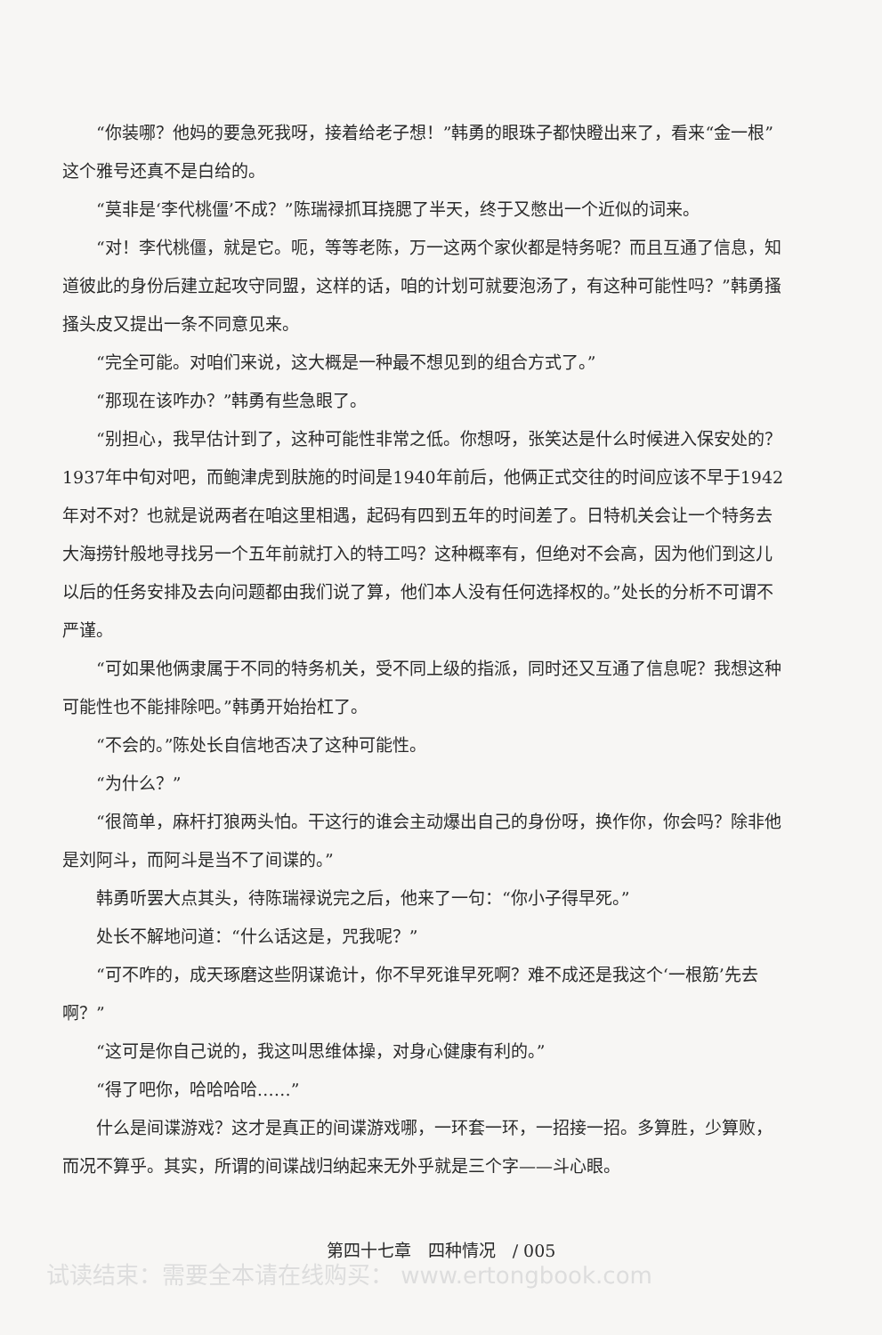“你装哪？他妈的要急死我呀，接着给老子想！”韩勇的眼珠子都快瞪出来了，看来“金一根”这个雅号还真不是白给的。
“莫非是‘李代桃僵’不成？”陈瑞禄抓耳挠腮了半天，终于又憋出一个近似的词来。
“对！李代桃僵，就是它。呃，等等老陈，万一这两个家伙都是特务呢？而且互通了信息，知道彼此的身份后建立起攻守同盟，这样的话，咱的计划可就要泡汤了，有这种可能性吗？”韩勇搔搔头皮又提出一条不同意见来。
“完全可能。对咱们来说，这大概是一种最不想见到的组合方式了。”
“那现在该咋办？”韩勇有些急眼了。
“别担心，我早估计到了，这种可能性非常之低。你想呀，张笑达是什么时候进入保安处的？1937年中旬对吧，而鲍津虎到肤施的时间是1940年前后，他俩正式交往的时间应该不早于1942年对不对？也就是说两者在咱这里相遇，起码有四到五年的时间差了。日特机关会让一个特务去大海捞针般地寻找另一个五年前就打入的特工吗？这种概率有，但绝对不会高，因为他们到这儿以后的任务安排及去向问题都由我们说了算，他们本人没有任何选择权的。”处长的分析不可谓不严谨。
“可如果他俩隶属于不同的特务机关，受不同上级的指派，同时还又互通了信息呢？我想这种可能性也不能排除吧。”韩勇开始抬杠了。
“不会的。”陈处长自信地否决了这种可能性。
“为什么？”
“很简单，麻杆打狼两头怕。干这行的谁会主动爆出自己的身份呀，换作你，你会吗？除非他是刘阿斗，而阿斗是当不了间谍的。”
韩勇听罢大点其头，待陈瑞禄说完之后，他来了一句：“你小子得早死。”
处长不解地问道：“什么话这是，咒我呢？”
“可不咋的，成天琢磨这些阴谋诡计，你不早死谁早死啊？难不成还是我这个‘一根筋’先去啊？”
“这可是你自己说的，我这叫思维体操，对身心健康有利的。”
“得了吧你，哈哈哈哈……”
什么是间谍游戏？这才是真正的间谍游戏哪，一环套一环，一招接一招。多算胜，少算败，而况不算乎。其实，所谓的间谍战归纳起来无外乎就是三个字——斗心眼。
第四十七章　四种情况　/ 005
试读结束：需要全本请在线购买： www.ertongbook.com